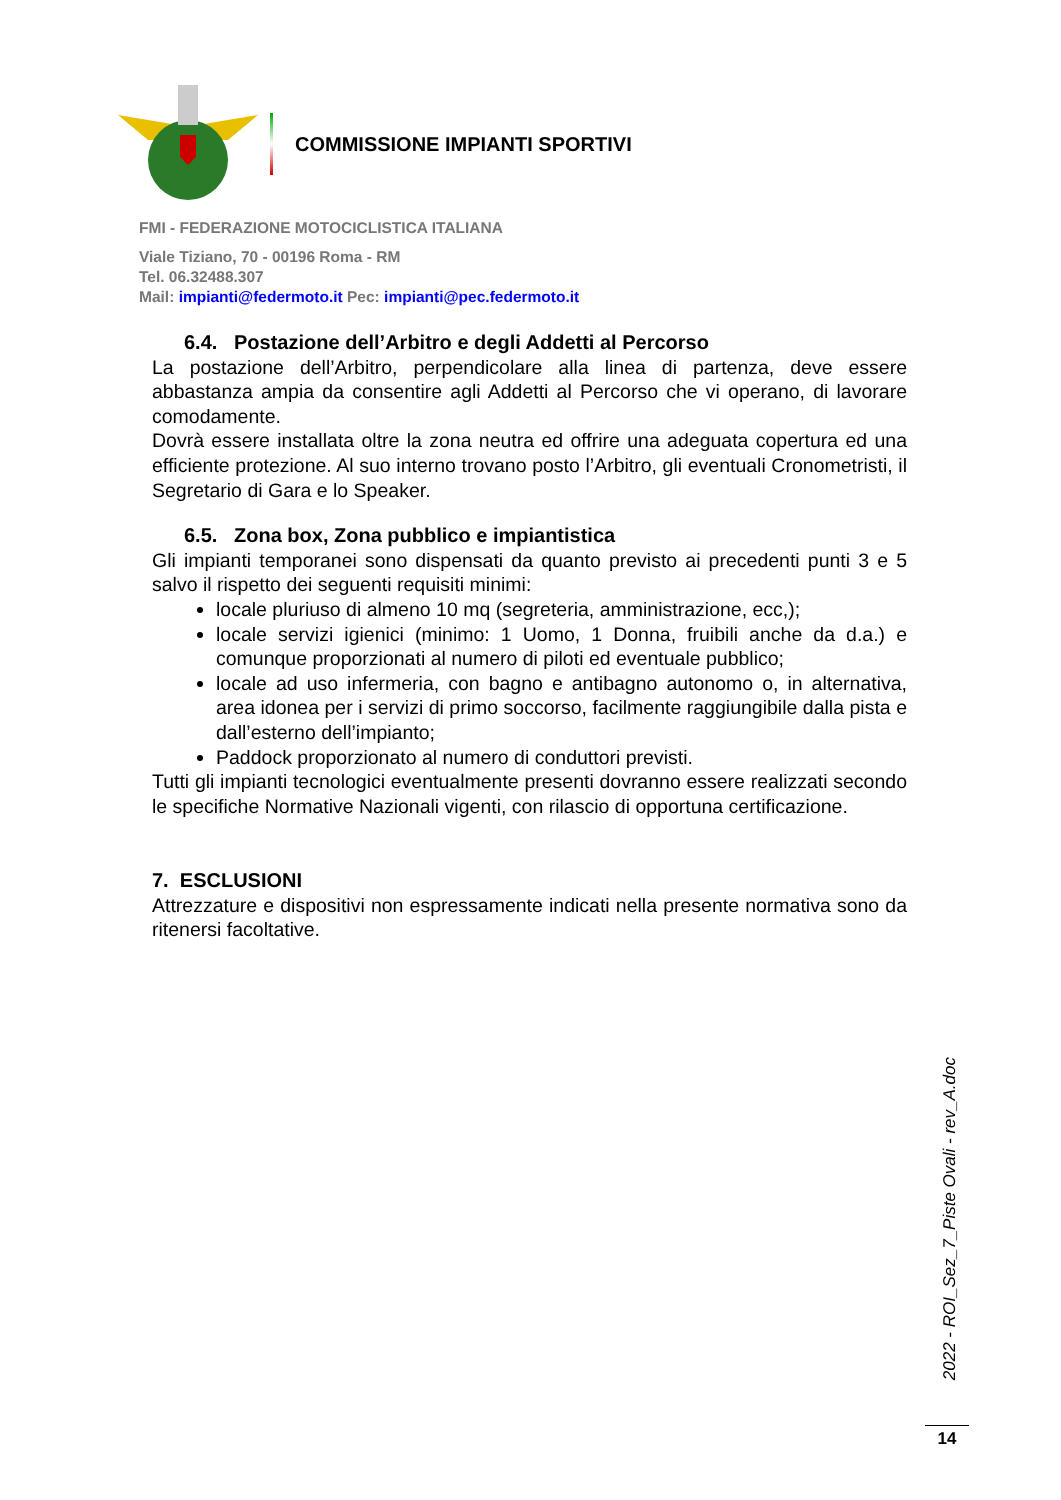COMMISSIONE IMPIANTI SPORTIVI
FMI - FEDERAZIONE MOTOCICLISTICA ITALIANA
Viale Tiziano, 70 - 00196 Roma - RM
Tel. 06.32488.307
Mail: impianti@federmoto.it Pec: impianti@pec.federmoto.it
6.4. Postazione dell’Arbitro e degli Addetti al Percorso
La postazione dell’Arbitro, perpendicolare alla linea di partenza, deve essere abbastanza ampia da consentire agli Addetti al Percorso che vi operano, di lavorare comodamente.
Dovrà essere installata oltre la zona neutra ed offrire una adeguata copertura ed una efficiente protezione. Al suo interno trovano posto l’Arbitro, gli eventuali Cronometristi, il Segretario di Gara e lo Speaker.
6.5. Zona box, Zona pubblico e impiantistica
Gli impianti temporanei sono dispensati da quanto previsto ai precedenti punti 3 e 5 salvo il rispetto dei seguenti requisiti minimi:
locale pluriuso di almeno 10 mq (segreteria, amministrazione, ecc,);
locale servizi igienici (minimo: 1 Uomo, 1 Donna, fruibili anche da d.a.) e comunque proporzionati al numero di piloti ed eventuale pubblico;
locale ad uso infermeria, con bagno e antibagno autonomo o, in alternativa, area idonea per i servizi di primo soccorso, facilmente raggiungibile dalla pista e dall’esterno dell’impianto;
Paddock proporzionato al numero di conduttori previsti.
Tutti gli impianti tecnologici eventualmente presenti dovranno essere realizzati secondo le specifiche Normative Nazionali vigenti, con rilascio di opportuna certificazione.
7. ESCLUSIONI
Attrezzature e dispositivi non espressamente indicati nella presente normativa sono da ritenersi facoltative.
2022 - ROI_Sez_7_Piste Ovali - rev_A.doc
14